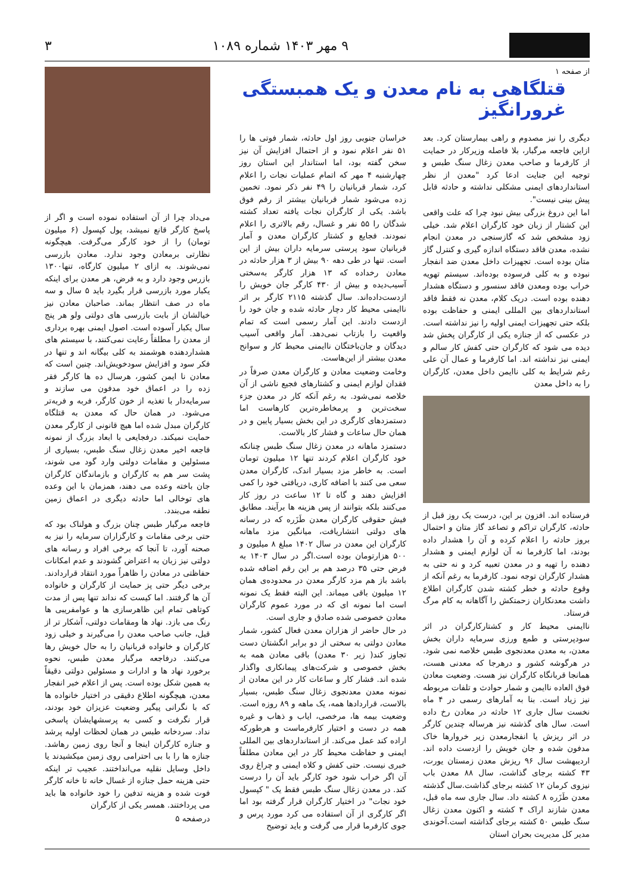۹ مهر ۱۴۰۳ شماره ۱۰۸۹ ۳
از صفحه ۱
قتلگاهی به نام معدن و یک همبستگی غرورانگیز
دیگری را نیز مصدوم و راهی بیمارستان کرد. بعد ازاین فاجعه مرگبار، بلا فاصله وزیرکار در حمایت از کارفرما و صاحب معدن زغال سنگ طبس و توجیه این جنایت ادعا کرد "معدن از نظر استانداردهای ایمنی مشکلی نداشته و حادثه قابل پیش بینی نیست".
اما این دروغ بزرگی بیش نبود چرا که علت واقعی این کشتار از زبان خود کارگران اعلام شد. خیلی زود مشخص شد که گازسنجی در معدن انجام نشده، معدن فاقد دستگاه اندازه گیری و کنترل گاز متان بوده است. تجهیزات داخل معدن ضد انفجار نبوده و به کلی فرسوده بوده‌اند. سیستم تهویه خراب بوده ومعدن فاقد سنسور و دستگاه هشدار دهنده بوده است. دریک کلام، معدن نه فقط فاقد استانداردهای بین المللی ایمنی و حفاظت بوده بلکه حتی تجهیزات ایمنی اولیه را نیز نداشته است. در عکسی که از جنازه یکی از کارگران پخش شد دیده می شود که کارگران حتی کفش کار سالم و ایمنی نیز نداشته اند. اما کارفرما و عمال آن علی رغم شرایط به کلی ناایمن داخل معدن، کارگران را به داخل معدن
فرستاده اند. افزون بر این، درست یک روز قبل از حادثه، کارگران تراکم و تصاعد گاز متان و احتمال بروز حادثه را اعلام کرده و آن را هشدار داده بودند، اما کارفرما نه آن لوازم ایمنی و هشدار دهنده را تهیه و در معدن تعبیه کرد و نه حتی به هشدار کارگران توجه نمود. کارفرما به رغم آنکه از وقوع حادثه و خطر کشته شدن کارگران اطلاع داشت معدنکاران زحمتکش را آگاهانه به کام مرگ فرستاد.
ناایمنی محیط کار و کشتارکارگران در اثر سودپرستی و طمع ورزی سرمایه داران بخش معدن، به معدن معدنجوی طبس خلاصه نمی شود. در هرگوشه کشور و درهرجا که معدنی هست، همانجا قربانگاه کارگران نیز هست. وضعیت معادن فوق العاده ناایمن و شمار حوادث و تلفات مربوطه نیز زیاد است. بنا به آمارهای رسمی در ۴ ماه نخست سال جاری ۱۲ حادثه در معادن رخ داده است. سال های گذشته نیز هرساله چندین کارگر در اثر ریزش یا انفجارمعدن زیر خروارها خاک مدفون شده و جان خویش را ازدست داده اند. اردیبهشت سال ۹۶ ریزش معدن زمستان یورت، ۴۳ کشته برجای گذاشت، سال ۸۸ معدن باب نیزوی کرمان ۱۲ کشته برجای گذاشت.سال گذشته معدن طَزَره ۸ کشته داد. سال جاری سه ماه قبل، معدن شازند اراک ۴ کشته و اکنون معدن زغال سنگ طبس ۵۰ کشته برجای گذاشته است.آخوندی مدیر کل مدیریت بحران استان
خراسان جنوبی روز اول حادثه، شمار فوتی ها را ۵۱ نفر اعلام نمود و از احتمال افزایش آن نیز سخن گفته بود، اما استاندار این استان روز چهارشنبه ۴ مهر که اتمام عملیات نجات را اعلام کرد، شمار قربانیان را ۴۹ نفر ذکر نمود. تخمین زده می‌شود شمار قربانیان بیشتر از رقم فوق باشد. یکی از کارگران نجات یافته تعداد کشته شدگان را ۵۵ نفر و غسال، رقم بالاتری را اعلام نمودند. فجایع و کشتار کارگران معدن و آمار قربانیان سود پرستی سرمایه داران بیش از این است. تنها در طی دهه ۹۰ بیش از ۳ هزار حادثه در معادن رخداده که ۱۳ هزار کارگر به‌سختی آسیب‌دیده و بیش از ۴۳۰ کارگر جان خویش را ازدست‌داده‌اند. سال گذشته ۲۱۱۵ کارگر بر اثر ناایمنی محیط کار دچار حادثه شده و جان خود را ازدست دادند. این آمار رسمی است که تمام واقعیت را بازتاب نمی‌دهد. آمار واقعی آسیب دیدگان و جان‌باختگان ناایمنی محیط کار و سوانح معدن بیشتر از این‌هاست.
وخامت وضعیت معادن و کارگران معدن صرفاً در فقدان لوازم ایمنی و کشتارهای فجیع ناشی از آن خلاصه نمی‌شود. به رغم آنکه کار در معدن جزء سخت‌ترین و پرمخاطره‌ترین کارهاست اما دستمزدهای کارگری در این بخش بسیار پایین و در همان حال ساعات و فشار کار بالاست.
دستمزد ماهانه در معدن زغال سنگ طبس چنانکه خود کارگران اعلام کردند تنها ۱۲ میلیون تومان است. به خاطر مزد بسیار اندک، کارگران معدن سعی می کنند با اضافه کاری، دریافتی خود را کمی افزایش دهند و گاه تا ۱۲ ساعت در روز کار می‌کنند بلکه بتوانند از پس هزینه ها برآیند. مطابق فیش حقوقی کارگران معدن طَزَره که در رسانه های دولتی انتشاریافت، میانگین مزد ماهانه کارگران این معدن در سال ۱۴۰۲ مبلغ ۸ میلیون و ۵۰۰ هزارتومان بوده است.اگر در سال ۱۴۰۳ به فرض حتی ۳۵ درصد هم بر این رقم اضافه شده باشد باز هم مزد کارگر معدن در محدوده‌ی همان ۱۲ میلیون باقی میماند. این البته فقط یک نمونه است اما نمونه ای که در مورد عموم کارگران معادن خصوصی شده صادق و جاری است.
در حال حاضر از هزاران معدن فعال کشور، شمار معادن دولتی به سختی از دو برابر انگشتان دست تجاوز کند( زیر ۳۰ معدن) باقی معادن همه به بخش خصوصی و شرکت‌های پیمانکاری واگذار شده اند. فشار کار و ساعات کار در این معادن از نمونه معدن معدنجوی زغال سنگ طبس، بسیار بالاست، قراردادها همه، یک ماهه و ۸۹ روزه است. وضعیت بیمه ها، مرخصی، ایاب و ذهاب و غیره همه در دست و اختیار کارفرماست و هرطورکه اراده کند عمل می‌کند. از استانداردهای بین المللی ایمنی و حفاظت محیط کار در این معادن مطلقاً خبری نیست. حتی کفش و کلاه ایمنی و چراغ روی آن اگر خراب شود خود کارگر باید آن را درست کند. در معدن زغال سنگ طبس فقط یک " کپسول خود نجات" در اختیار کارگران قرار گرفته بود اما اگر کارگری از آن استفاده می کرد مورد پرس و جوی کارفرما قرار می گرفت و باید توضیح
می‌داد چرا از آن استفاده نموده است و اگر از پاسخ کارگر قانع نمیشد، پول کپسول (۶ میلیون تومان) را از خود کارگر می‌گرفت. هیچگونه نظارتی برمعادن وجود ندارد. معادن بازرسی نمی‌شوند. به ازای ۲ میلیون کارگاه، تنها۱۳۰۰ بازرس وجود دارد و به فرض، هر معدن برای اینکه یکبار مورد بازرسی قرار بگیرد باید ۵ سال و سه ماه در صف انتظار بماند. صاحبان معادن نیز خیالشان از بابت بازرسی های دولتی ولو هر پنج سال یکبار آسوده است. اصول ایمنی بهره برداری از معدن را مطلقاً رعایت نمی‌کنند، با سیستم های هشداردهنده هوشمند به کلی بیگانه اند و تنها در فکر سود و افزایش سودخویش‌اند. چنین است که معادن نا ایمن کشور، هرسال ده ها کارگر فقر زده را در اعماق خود مدفون می سازند و سرمایه‌دار با تغذیه از خون کارگر، فربه و فربه‌تر می‌شود. در همان حال که معدن به قتلگاه کارگران مبدل شده اما هیچ قانونی از کارگر معدن حمایت نمیکند. درفجایعی با ابعاد بزرگ از نمونه فاجعه اخیر معدن زغال سنگ طبس، بسیاری از مسئولین و مقامات دولتی وارد گود می شوند، پشت سر هم به کارگران و بازماندگان کارگران جان باخته وعده می دهند، همزمان با این وعده های توخالی اما حادثه دیگری در اعماق زمین نطفه می‌بندد.
فاجعه مرگبار طبس چنان بزرگ و هولناک بود که حتی برخی مقامات و کارگزاران سرمایه را نیز به صحنه آورد، تا آنجا که برخی افراد و رسانه های دولتی نیز زبان به اعتراض گشودند و عدم امکانات حفاظتی در معادن را ظاهراً مورد انتقاد قراردادند. برخی دیگر حتی پز حمایت از کارگران و خانواده آن ها گرفتند. اما کیست که نداند تنها پس از مدت کوتاهی تمام این ظاهرسازی ها و عوامفریبی ها رنگ می بازد. نهاد ها ومقامات دولتی، آشکار تر از قبل، جانب صاحب معدن را می‌گیرند و خیلی زود کارگران و خانواده قربانیان را به حال خویش رها می‌کنند. درفاجعه مرگبار معدن طبس، نحوه برخورد نهاد ها و ادارات و مسئولین دولتی دقیقاً به همین شکل بوده است. پس از اعلام خبر انفجار معدن، هیچگونه اطلاع دقیقی در اختیار خانواده ها که با نگرانی پیگیر وضعیت عزیزان خود بودند، قرار نگرفت و کسی به پرسشهایشان پاسخی نداد. سردخانه طبس در همان لحظات اولیه پرشد و جنازه کارگران اینجا و آنجا روی زمین رهاشد. جنازه ها را با بی احترامی روی زمین میکشیدند یا داخل وسایل نقلیه می‌انداختند. عجیب تر اینکه حتی هزینه حمل جنازه از غسال خانه تا خانه کارگر فوت شده و هزینه تدفین را خود خانواده ها باید می پرداختند. همسر یکی از کارگران
درصفحه ۵